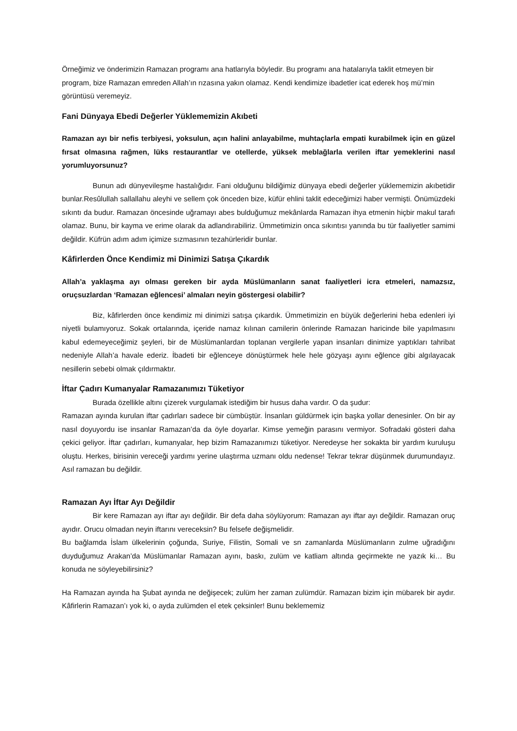Örneğimiz ve önderimizin Ramazan programı ana hatlarıyla böyledir. Bu programı ana hatalarıyla taklit etmeyen bir program, bize Ramazan emreden Allah’ın rızasına yakın olamaz. Kendi kendimize ibadetler icat ederek hoş mü’min görüntüsü veremeyiz.
Fani Dünyaya Ebedi Değerler Yüklememizin Akıbeti
Ramazan ayı bir nefis terbiyesi, yoksulun, açın halini anlayabilme, muhtaçlarla empati kurabilmek için en güzel fırsat olmasına rağmen, lüks restaurantlar ve otellerde, yüksek meblağlarla verilen iftar yemeklerini nasıl yorumluyorsunuz?
Bunun adı dünyevileşme hastalığıdır. Fani olduğunu bildiğimiz dünyaya ebedi değerler yüklememizin akıbetidir bunlar.Resûlullah sallallahu aleyhi ve sellem çok önceden bize, küfür ehlini taklit edeceğimizi haber vermişti. Önümüzdeki sıkıntı da budur. Ramazan öncesinde uğramayı abes bulduğumuz mekânlarda Ramazan ihya etmenin hiçbir makul tarafı olamaz. Bunu, bir kayma ve erime olarak da adlandırabiliriz. Ümmetimizin onca sıkıntısı yanında bu tür faaliyetler samimi değildir. Küfrün adım adım içimize sızmasının tezahürleridir bunlar.
Kâfirlerden Önce Kendimiz mi Dinimizi Satışa Çıkardık
Allah’a yaklaşma ayı olması gereken bir ayda Müslümanların sanat faaliyetleri icra etmeleri, namazsız, oruçsuzlardan ‘Ramazan eğlencesi’ almaları neyin göstergesi olabilir?
Biz, kâfirlerden önce kendimiz mi dinimizi satışa çıkardık. Ümmetimizin en büyük değerlerini heba edenleri iyi niyetli bulamıyoruz. Sokak ortalarında, içeride namaz kılınan camilerin önlerinde Ramazan haricinde bile yapılmasını kabul edemeyeceğimiz şeyleri, bir de Müslümanlardan toplanan vergilerle yapan insanları dinimize yaptıkları tahribat nedeniyle Allah’a havale ederiz. İbadeti bir eğlenceye dönüştürmek hele hele gözyaşı ayını eğlence gibi algılayacak nesillerin sebebi olmak çıldırmaktır.
İftar Çadırı Kumanyalar Ramazanımızı Tüketiyor
Burada özellikle altını çizerek vurgulamak istediğim bir husus daha vardır. O da şudur:
Ramazan ayında kurulan iftar çadırları sadece bir cümbüştür. İnsanları güldürmek için başka yollar denesinler. On bir ay nasıl doyuyordu ise insanlar Ramazan’da da öyle doyarlar. Kimse yemeğin parasını vermiyor. Sofradaki gösteri daha çekici geliyor. İftar çadırları, kumanyalar, hep bizim Ramazanımızı tüketiyor. Neredeyse her sokakta bir yardım kuruluşu oluştu. Herkes, birisinin vereceği yardımı yerine ulaştırma uzmanı oldu nedense! Tekrar tekrar düşünmek durumundayız. Asıl ramazan bu değildir.
Ramazan Ayı İftar Ayı Değildir
Bir kere Ramazan ayı iftar ayı değildir. Bir defa daha söylüyorum: Ramazan ayı iftar ayı değildir. Ramazan oruç ayıdır. Orucu olmadan neyin iftarını vereceksin? Bu felsefe değişmelidir.
Bu bağlamda İslam ülkelerinin çoğunda, Suriye, Filistin, Somali ve sn zamanlarda Müslümanların zulme uğradığını duyduğumuz Arakan’da Müslümanlar Ramazan ayını, baskı, zulüm ve katliam altında geçirmekte ne yazık ki… Bu konuda ne söyleyebilirsiniz?
Ha Ramazan ayında ha Şubat ayında ne değişecek; zulüm her zaman zulümdür. Ramazan bizim için mübarek bir aydır. Kâfirlerin Ramazan’ı yok ki, o ayda zulümden el etek çeksinler! Bunu beklememiz